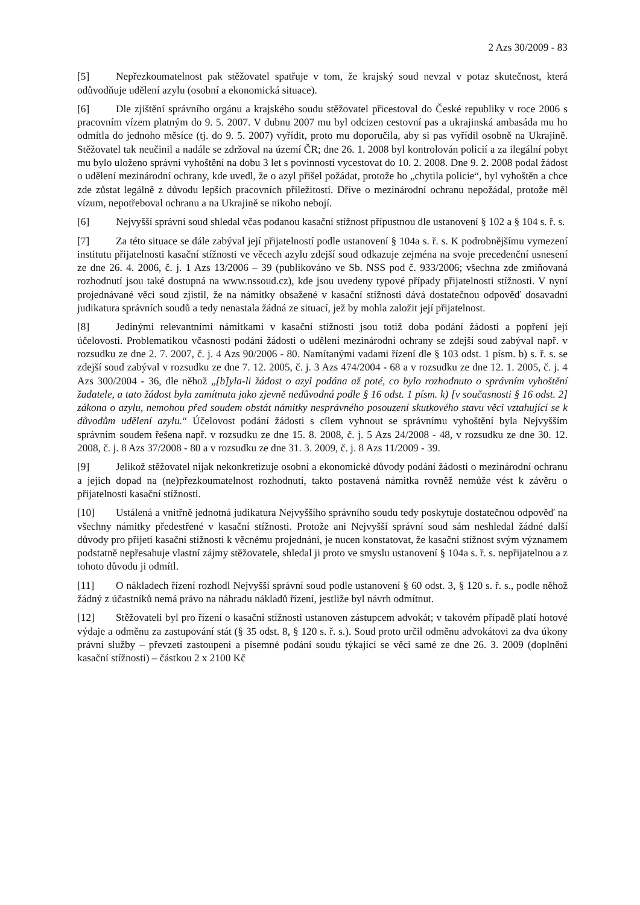2 Azs 30/2009 - 83
[5] Nepřezkoumatelnost pak stěžovatel spatřuje v tom, že krajský soud nevzal v potaz skutečnost, která odůvodňuje udělení azylu (osobní a ekonomická situace).
[6] Dle zjištění správního orgánu a krajského soudu stěžovatel přicestoval do České republiky v roce 2006 s pracovním vízem platným do 9. 5. 2007. V dubnu 2007 mu byl odcizen cestovní pas a ukrajinská ambasáda mu ho odmítla do jednoho měsíce (tj. do 9. 5. 2007) vyřídit, proto mu doporučila, aby si pas vyřídil osobně na Ukrajině. Stěžovatel tak neučinil a nadále se zdržoval na území ČR; dne 26. 1. 2008 byl kontrolován policií a za ilegální pobyt mu bylo uloženo správní vyhoštění na dobu 3 let s povinností vycestovat do 10. 2. 2008. Dne 9. 2. 2008 podal žádost o udělení mezinárodní ochrany, kde uvedl, že o azyl přišel požádat, protože ho „chytila policie“, byl vyhoštěn a chce zde zůstat legálně z důvodu lepších pracovních příležitostí. Dříve o mezinárodní ochranu nepožádal, protože měl vízum, nepotřeboval ochranu a na Ukrajině se nikoho nebojí.
[6] Nejvyšší správní soud shledal včas podanou kasační stížnost přípustnou dle ustanovení § 102 a § 104 s. ř. s.
[7] Za této situace se dále zabýval její přijatelností podle ustanovení § 104a s. ř. s. K podrobnějšímu vymezení institutu přijatelnosti kasační stížnosti ve věcech azylu zdejší soud odkazuje zejména na svoje precedenční usnesení ze dne 26. 4. 2006, č. j. 1 Azs 13/2006 – 39 (publikováno ve Sb. NSS pod č. 933/2006; všechna zde zmiňovaná rozhodnutí jsou také dostupná na www.nssoud.cz), kde jsou uvedeny typové případy přijatelnosti stížnosti. V nyní projednávané věci soud zjistil, že na námitky obsažené v kasační stížnosti dává dostatečnou odpověď dosavadní judikatura správních soudů a tedy nenastala žádná ze situací, jež by mohla založit její přijatelnost.
[8] Jedinými relevantními námitkami v kasační stížnosti jsou totiž doba podání žádosti a popření její účelovosti. Problematikou včasnosti podání žádosti o udělení mezinárodní ochrany se zdejší soud zabýval např. v rozsudku ze dne 2. 7. 2007, č. j. 4 Azs 90/2006 - 80. Namítanými vadami řízení dle § 103 odst. 1 písm. b) s. ř. s. se zdejší soud zabýval v rozsudku ze dne 7. 12. 2005, č. j. 3 Azs 474/2004 - 68 a v rozsudku ze dne 12. 1. 2005, č. j. 4 Azs 300/2004 - 36, dle něhož „[b]yla-li žádost o azyl podána až poté, co bylo rozhodnuto o správním vyhoštění žadatele, a tato žádost byla zamítnuta jako zjevně nedůvodná podle § 16 odst. 1 písm. k) [v současnosti § 16 odst. 2] zákona o azylu, nemohou před soudem obstát námitky nesprávného posouzení skutkového stavu věci vztahující se k důvodům udělení azylu.“ Účelovost podání žádosti s cílem vyhnout se správnímu vyhoštění byla Nejvyšším správním soudem řešena např. v rozsudku ze dne 15. 8. 2008, č. j. 5 Azs 24/2008 - 48, v rozsudku ze dne 30. 12. 2008, č. j. 8 Azs 37/2008 - 80 a v rozsudku ze dne 31. 3. 2009, č. j. 8 Azs 11/2009 - 39.
[9] Jelikož stěžovatel nijak nekonkretizuje osobní a ekonomické důvody podání žádosti o mezinárodní ochranu a jejich dopad na (ne)přezkoumatelnost rozhodnutí, takto postavená námitka rovněž nemůže vést k závěru o přijatelnosti kasační stížnosti.
[10] Ustálená a vnitřně jednotná judikatura Nejvyššího správního soudu tedy poskytuje dostatečnou odpověď na všechny námitky předestřené v kasační stížnosti. Protože ani Nejvyšší správní soud sám neshledal žádné další důvody pro přijetí kasační stížnosti k věcnému projednání, je nucen konstatovat, že kasační stížnost svým významem podstatně nepřesahuje vlastní zájmy stěžovatele, shledal ji proto ve smyslu ustanovení § 104a s. ř. s. nepřijatelnou a z tohoto důvodu ji odmítl.
[11] O nákladech řízení rozhodl Nejvyšší správní soud podle ustanovení § 60 odst. 3, § 120 s. ř. s., podle něhož žádný z účastníků nemá právo na náhradu nákladů řízení, jestliže byl návrh odmítnut.
[12] Stěžovateli byl pro řízení o kasační stížnosti ustanoven zástupcem advokát; v takovém případě platí hotové výdaje a odměnu za zastupování stát (§ 35 odst. 8, § 120 s. ř. s.). Soud proto určil odměnu advokátovi za dva úkony právní služby – převzetí zastoupení a písemné podání soudu týkající se věci samé ze dne 26. 3. 2009 (doplnění kasační stížnosti) – částkou 2 x 2100 Kč